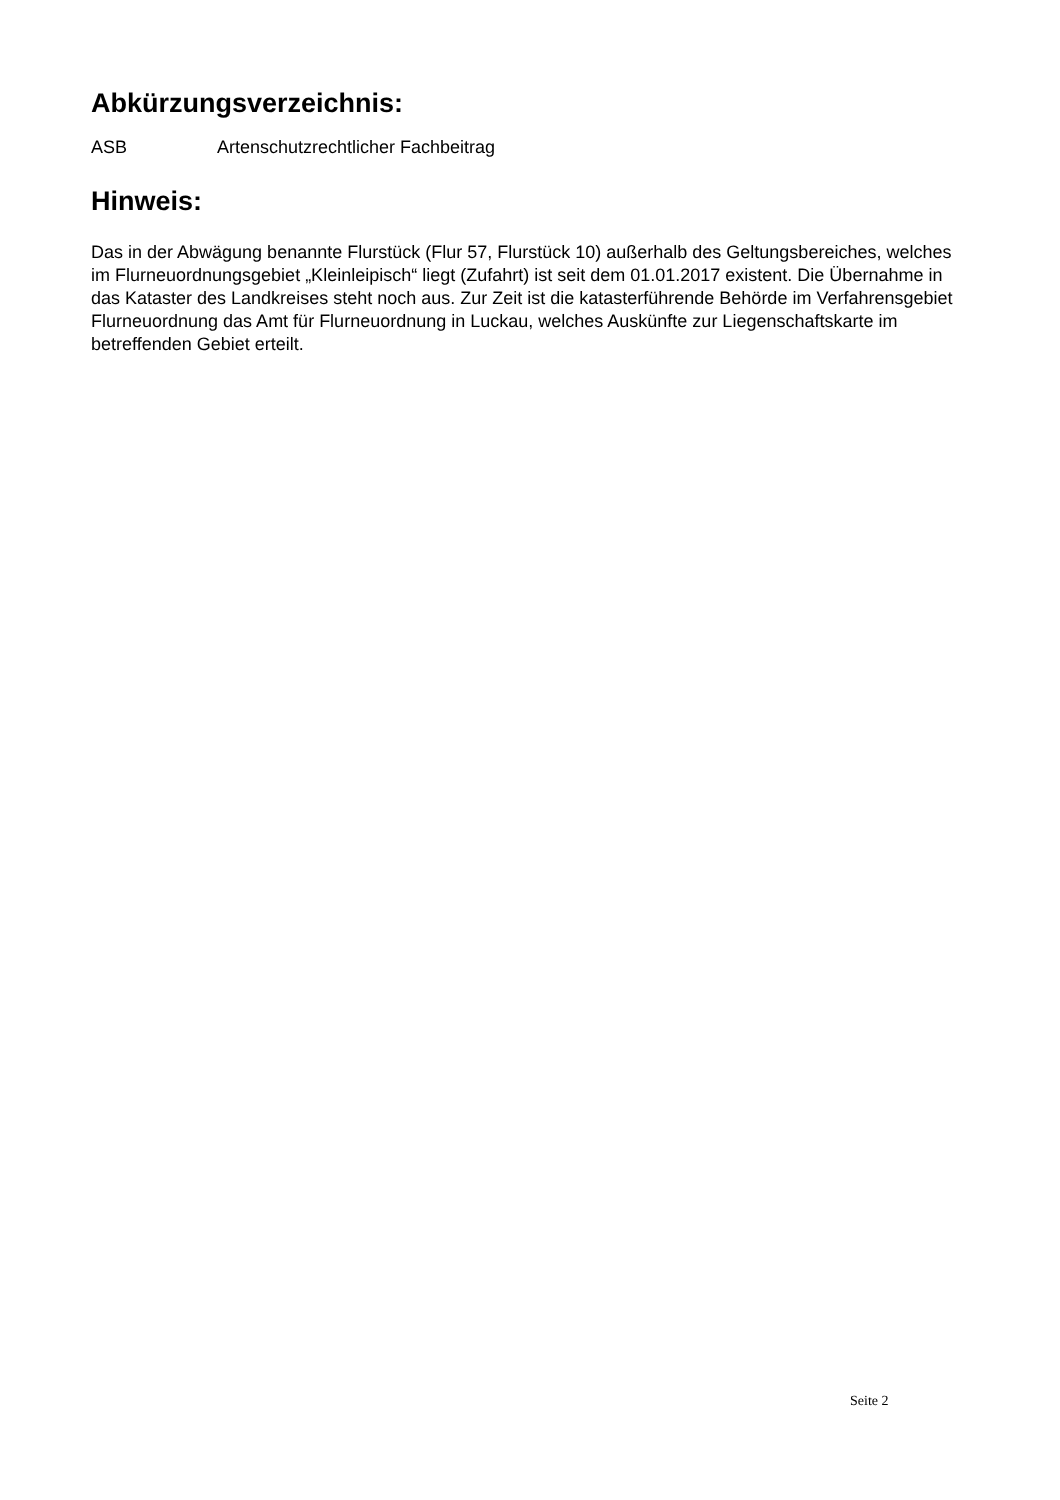Abkürzungsverzeichnis:
ASB Artenschutzrechtlicher Fachbeitrag
Hinweis:
Das in der Abwägung benannte Flurstück (Flur 57, Flurstück 10) außerhalb des Geltungsbereiches, welches im Flurneuordnungsgebiet „Kleinleipisch“ liegt (Zufahrt) ist seit dem 01.01.2017 existent. Die Übernahme in das Kataster des Landkreises steht noch aus. Zur Zeit ist die katasterführende Behörde im Verfahrensgebiet Flurneuordnung das Amt für Flurneuordnung in Luckau, welches Auskünfte zur Liegenschaftskarte im betreffenden Gebiet erteilt.
Seite 2